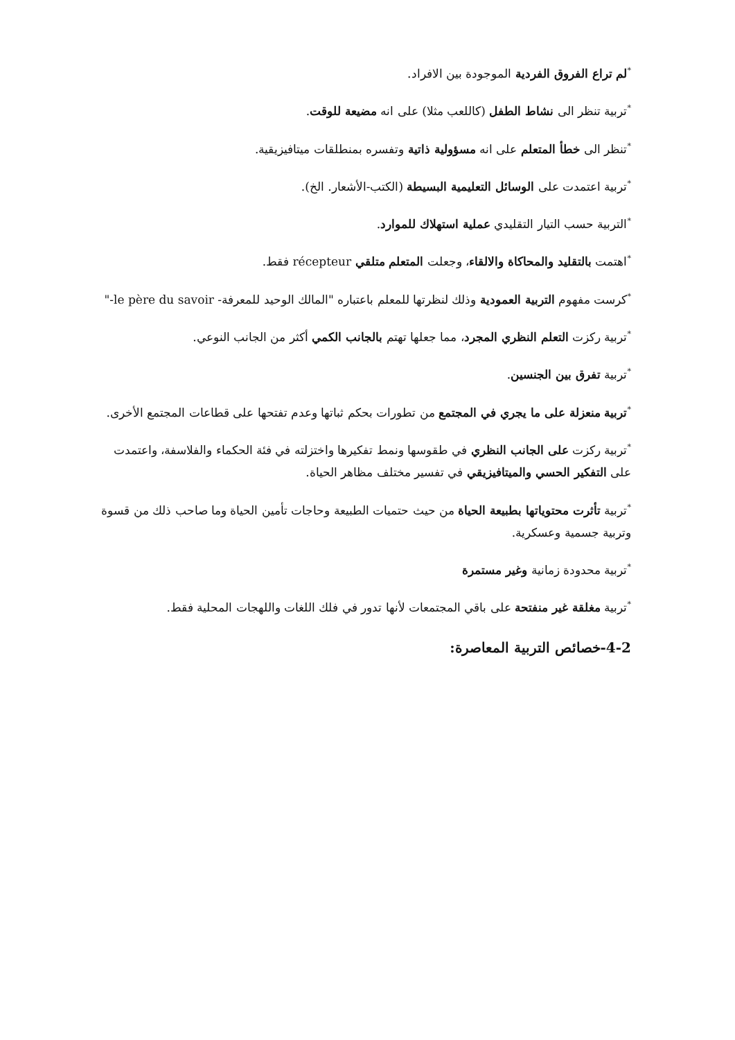<sup>*</sup> لم تراع الفروق الفردية الموجودة بين الافراد.
<sup>*</sup> تربية تنظر الى نشاط الطفل (كاللعب مثلا) على انه مضيعة للوقت.
<sup>*</sup> تنظر الى خطأ المتعلم على انه مسؤولية ذاتية وتفسره بمنطلقات ميتافيزيقية.
<sup>*</sup> تربية اعتمدت على الوسائل التعليمية البسيطة (الكتب-الأشعار. الخ).
<sup>*</sup> التربية حسب التيار التقليدي عملية استهلاك للموارد.
<sup>*</sup> اهتمت بالتقليد والمحاكاة والالقاء، وجعلت المتعلم متلقي récepteur فقط.
<sup>*</sup> كرست مفهوم التربية العمودية وذلك لنظرتها للمعلم باعتباره "المالك الوحيد للمعرفة- le père du savoir-"
<sup>*</sup> تربية ركزت التعلم النظري المجرد، مما جعلها تهتم بالجانب الكمي أكثر من الجانب النوعي.
<sup>*</sup> تربية تفرق بين الجنسين.
<sup>*</sup> تربية منعزلة على ما يجري في المجتمع من تطورات بحكم ثباتها وعدم تفتحها على قطاعات المجتمع الأخرى.
<sup>*</sup> تربية ركزت على الجانب النظري في طقوسها ونمط تفكيرها واختزلته في فئة الحكماء والفلاسفة، واعتمدت على التفكير الحسي والميتافيزيقي في تفسير مختلف مظاهر الحياة.
<sup>*</sup> تربية تأثرت محتوياتها بطبيعة الحياة من حيث حتميات الطبيعة وحاجات تأمين الحياة وما صاحب ذلك من قسوة وتربية جسمية وعسكرية.
<sup>*</sup> تربية محدودة زمانية وغير مستمرة
<sup>*</sup> تربية مغلقة غير منفتحة على باقي المجتمعات لأنها تدور في فلك اللغات واللهجات المحلية فقط.
4-2-خصائص التربية المعاصرة: